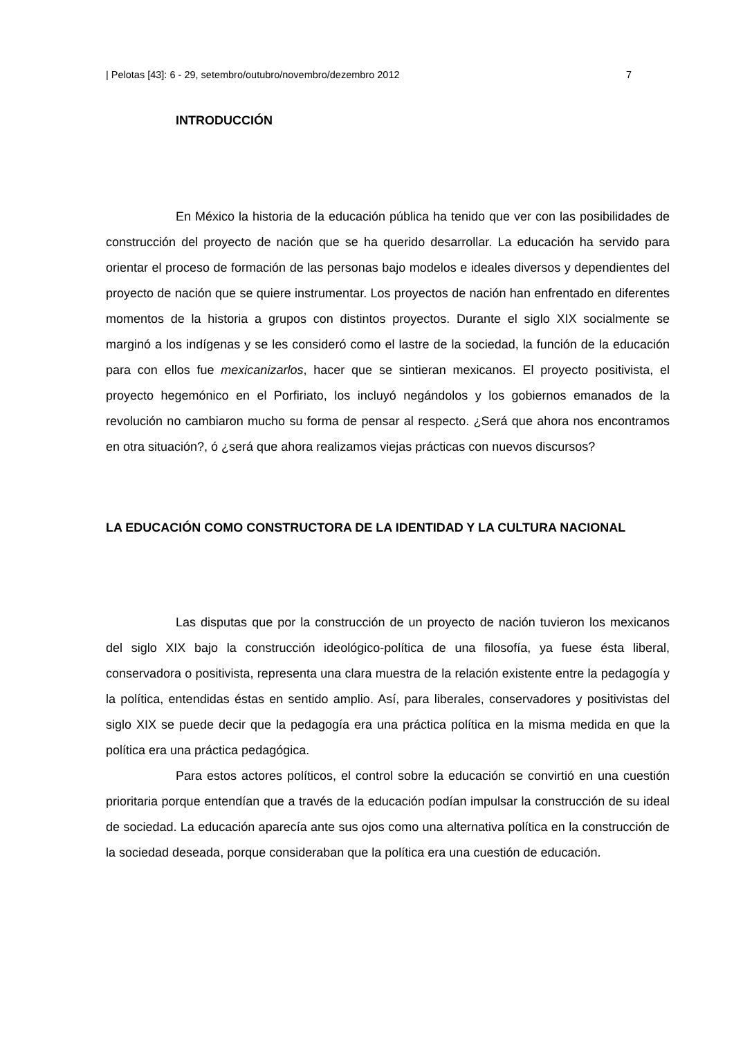| Pelotas [43]: 6 - 29, setembro/outubro/novembro/dezembro 2012 7
INTRODUCCIÓN
En México la historia de la educación pública ha tenido que ver con las posibilidades de construcción del proyecto de nación que se ha querido desarrollar. La educación ha servido para orientar el proceso de formación de las personas bajo modelos e ideales diversos y dependientes del proyecto de nación que se quiere instrumentar. Los proyectos de nación han enfrentado en diferentes momentos de la historia a grupos con distintos proyectos. Durante el siglo XIX socialmente se marginó a los indígenas y se les consideró como el lastre de la sociedad, la función de la educación para con ellos fue mexicanizarlos, hacer que se sintieran mexicanos. El proyecto positivista, el proyecto hegemónico en el Porfiriato, los incluyó negándolos y los gobiernos emanados de la revolución no cambiaron mucho su forma de pensar al respecto. ¿Será que ahora nos encontramos en otra situación?, ó ¿será que ahora realizamos viejas prácticas con nuevos discursos?
LA EDUCACIÓN COMO CONSTRUCTORA DE LA IDENTIDAD Y LA CULTURA NACIONAL
Las disputas que por la construcción de un proyecto de nación tuvieron los mexicanos del siglo XIX bajo la construcción ideológico-política de una filosofía, ya fuese ésta liberal, conservadora o positivista, representa una clara muestra de la relación existente entre la pedagogía y la política, entendidas éstas en sentido amplio. Así, para liberales, conservadores y positivistas del siglo XIX se puede decir que la pedagogía era una práctica política en la misma medida en que la política era una práctica pedagógica.
Para estos actores políticos, el control sobre la educación se convirtió en una cuestión prioritaria porque entendían que a través de la educación podían impulsar la construcción de su ideal de sociedad. La educación aparecía ante sus ojos como una alternativa política en la construcción de la sociedad deseada, porque consideraban que la política era una cuestión de educación.